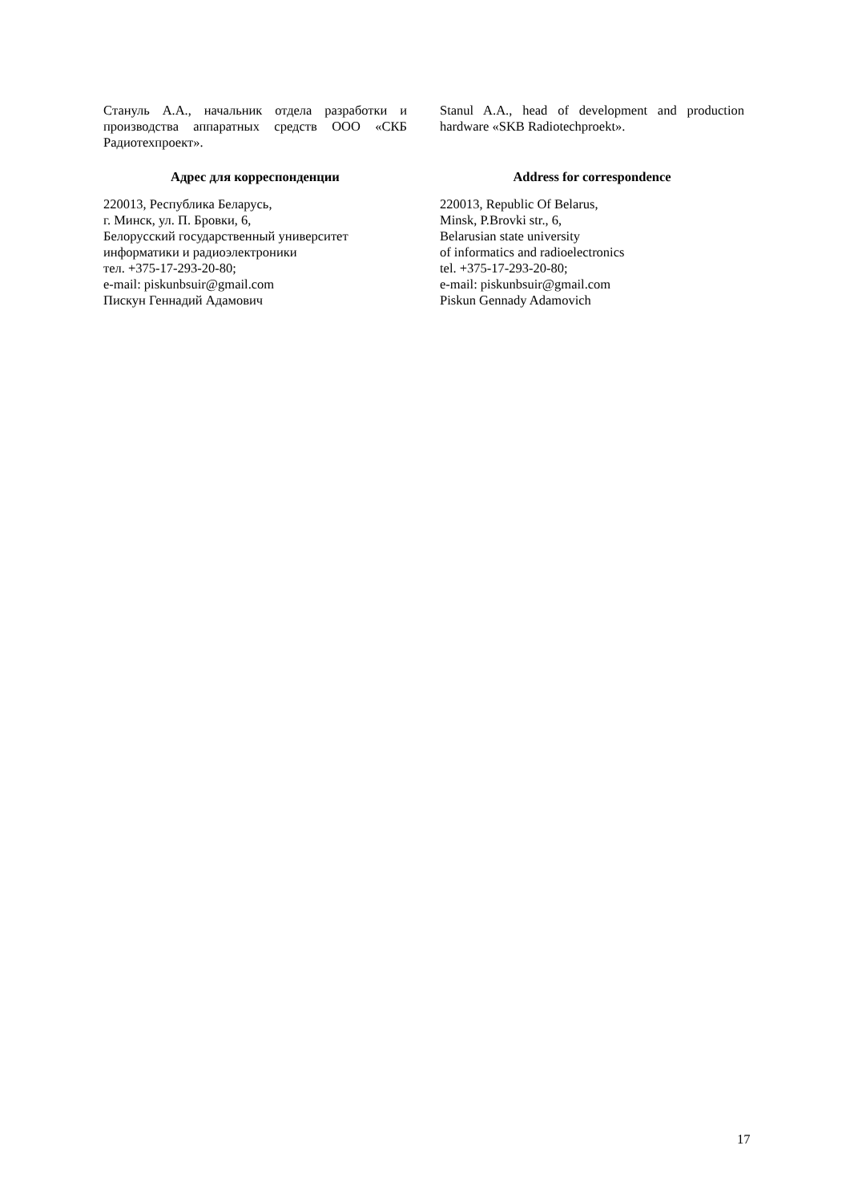Cтануль А.А., начальник отдела разработки и производства аппаратных средств ООО «СКБ Радиотехпроект».
Stanul A.A., head of development and production hardware «SKB Radiotechproekt».
Адрес для корреспонденции
220013, Республика Беларусь,
г. Минск, ул. П. Бровки, 6,
Белорусский государственный университет
информатики и радиоэлектроники
тел. +375-17-293-20-80;
e-mail: piskunbsuir@gmail.com
Пискун Геннадий Адамович
Address for correspondence
220013, Republic Of Belarus,
Minsk, P.Brovki str., 6,
Belarusian state university
of informatics and radioelectronics
tel. +375-17-293-20-80;
e-mail: piskunbsuir@gmail.com
Piskun Gennady Adamovich
17